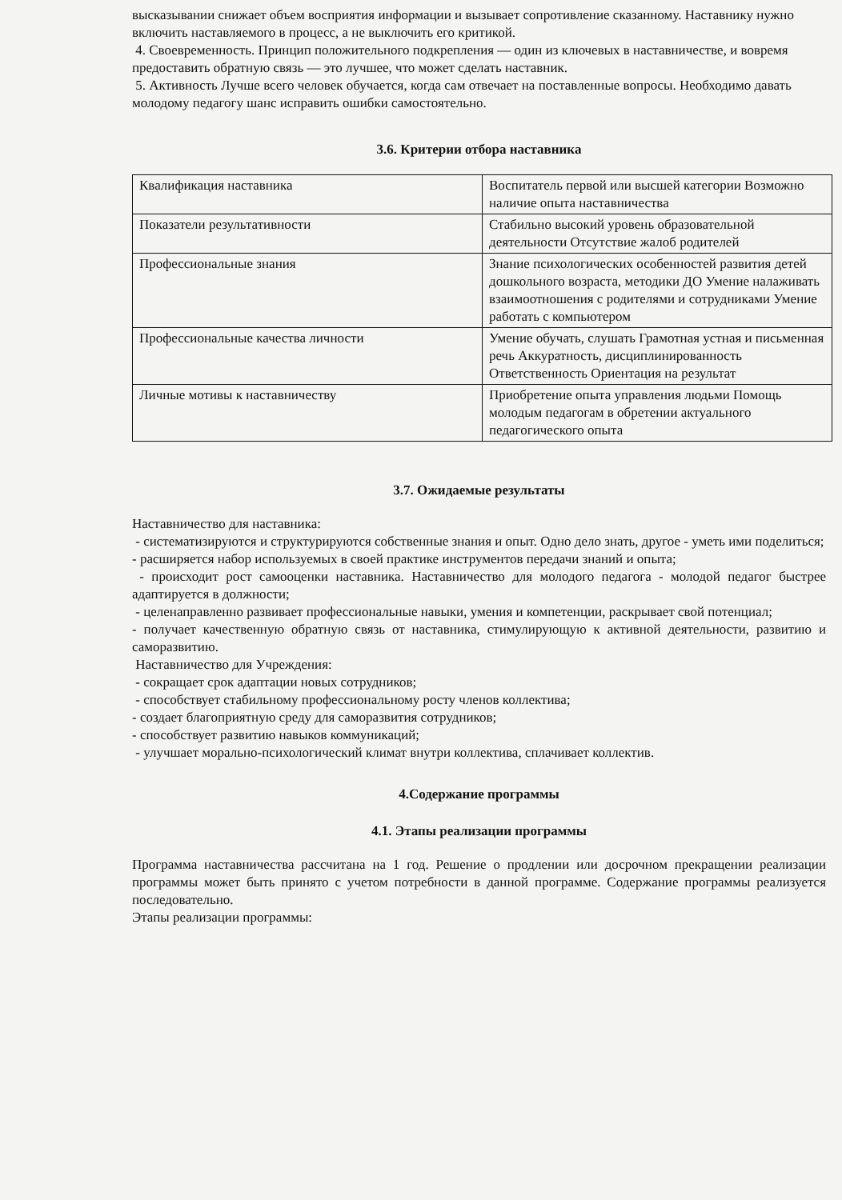высказывании снижает объем восприятия информации и вызывает сопротивление сказанному. Наставнику нужно включить наставляемого в процесс, а не выключить его критикой.
4. Своевременность. Принцип положительного подкрепления — один из ключевых в наставничестве, и вовремя предоставить обратную связь — это лучшее, что может сделать наставник.
5. Активность Лучше всего человек обучается, когда сам отвечает на поставленные вопросы. Необходимо давать молодому педагогу шанс исправить ошибки самостоятельно.
3.6. Критерии отбора наставника
| Квалификация наставника | Воспитатель первой или высшей категории Возможно наличие опыта наставничества |
| Показатели результативности | Стабильно высокий уровень образовательной деятельности Отсутствие жалоб родителей |
| Профессиональные знания | Знание психологических особенностей развития детей дошкольного возраста, методики ДО Умение налаживать взаимоотношения с родителями и сотрудниками Умение работать с компьютером |
| Профессиональные качества личности | Умение обучать, слушать Грамотная устная и письменная речь Аккуратность, дисциплинированность Ответственность Ориентация на результат |
| Личные мотивы к наставничеству | Приобретение опыта управления людьми Помощь молодым педагогам в обретении актуального педагогического опыта |
3.7. Ожидаемые результаты
Наставничество для наставника:
- систематизируются и структурируются собственные знания и опыт. Одно дело знать, другое - уметь ими поделиться;
- расширяется набор используемых в своей практике инструментов передачи знаний и опыта;
- происходит рост самооценки наставника. Наставничество для молодого педагога - молодой педагог быстрее адаптируется в должности;
- целенаправленно развивает профессиональные навыки, умения и компетенции, раскрывает свой потенциал;
- получает качественную обратную связь от наставника, стимулирующую к активной деятельности, развитию и саморазвитию.
Наставничество для Учреждения:
- сокращает срок адаптации новых сотрудников;
- способствует стабильному профессиональному росту членов коллектива;
- создает благоприятную среду для саморазвития сотрудников;
- способствует развитию навыков коммуникаций;
- улучшает морально-психологический климат внутри коллектива, сплачивает коллектив.
4.Содержание программы
4.1. Этапы реализации программы
Программа наставничества рассчитана на 1 год. Решение о продлении или досрочном прекращении реализации программы может быть принято с учетом потребности в данной программе. Содержание программы реализуется последовательно.
Этапы реализации программы: